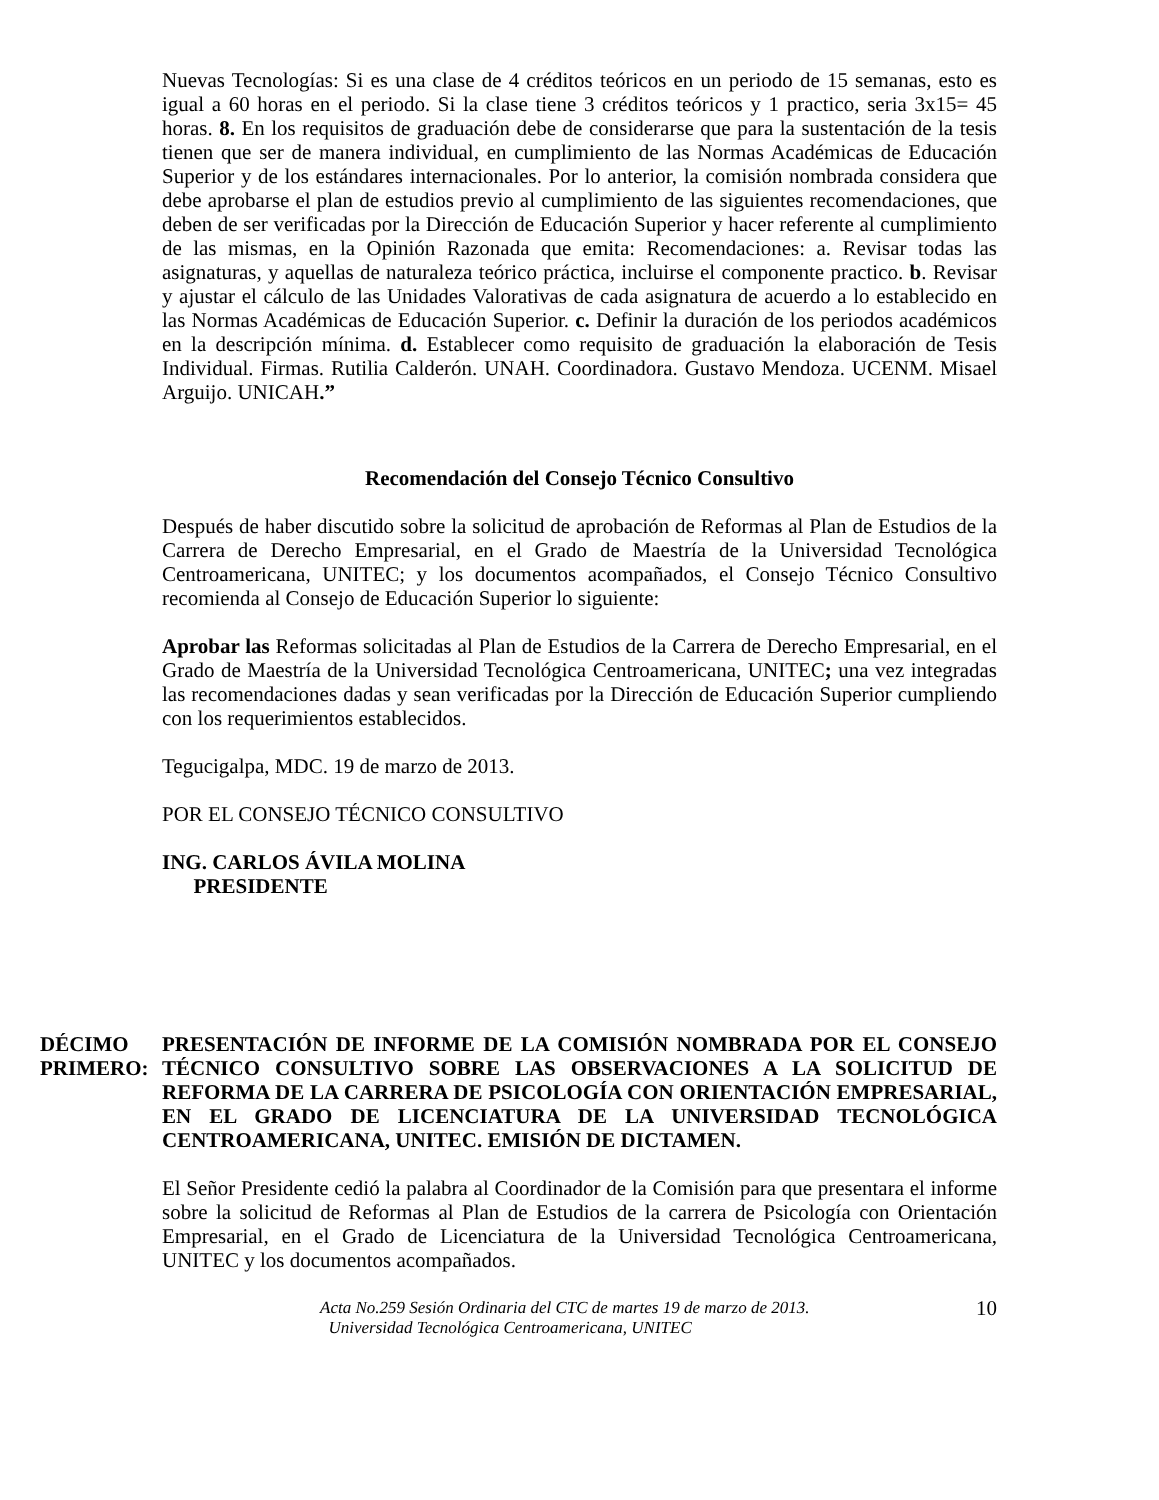Nuevas Tecnologías: Si es una clase de 4 créditos teóricos en un periodo de 15 semanas, esto es igual a 60 horas en el periodo. Si la clase tiene 3 créditos teóricos y 1 practico, seria 3x15= 45 horas. 8. En los requisitos de graduación debe de considerarse que para la sustentación de la tesis tienen que ser de manera individual, en cumplimiento de las Normas Académicas de Educación Superior y de los estándares internacionales. Por lo anterior, la comisión nombrada considera que debe aprobarse el plan de estudios previo al cumplimiento de las siguientes recomendaciones, que deben de ser verificadas por la Dirección de Educación Superior y hacer referente al cumplimiento de las mismas, en la Opinión Razonada que emita: Recomendaciones: a. Revisar todas las asignaturas, y aquellas de naturaleza teórico práctica, incluirse el componente practico. b. Revisar y ajustar el cálculo de las Unidades Valorativas de cada asignatura de acuerdo a lo establecido en las Normas Académicas de Educación Superior. c. Definir la duración de los periodos académicos en la descripción mínima. d. Establecer como requisito de graduación la elaboración de Tesis Individual. Firmas. Rutilia Calderón. UNAH. Coordinadora. Gustavo Mendoza. UCENM. Misael Arguijo. UNICAH.”
Recomendación del Consejo Técnico Consultivo
Después de haber discutido sobre la solicitud de aprobación de Reformas al Plan de Estudios de la Carrera de Derecho Empresarial, en el Grado de Maestría de la Universidad Tecnológica Centroamericana, UNITEC; y los documentos acompañados, el Consejo Técnico Consultivo recomienda al Consejo de Educación Superior lo siguiente:
Aprobar las Reformas solicitadas al Plan de Estudios de la Carrera de Derecho Empresarial, en el Grado de Maestría de la Universidad Tecnológica Centroamericana, UNITEC; una vez integradas las recomendaciones dadas y sean verificadas por la Dirección de Educación Superior cumpliendo con los requerimientos establecidos.
Tegucigalpa, MDC. 19 de marzo de 2013.
POR EL CONSEJO TÉCNICO CONSULTIVO
ING. CARLOS ÁVILA MOLINA
PRESIDENTE
DÉCIMO PRIMERO:
PRESENTACIÓN DE INFORME DE LA COMISIÓN NOMBRADA POR EL CONSEJO TÉCNICO CONSULTIVO SOBRE LAS OBSERVACIONES A LA SOLICITUD DE REFORMA DE LA CARRERA DE PSICOLOGÍA CON ORIENTACIÓN EMPRESARIAL, EN EL GRADO DE LICENCIATURA DE LA UNIVERSIDAD TECNOLÓGICA CENTROAMERICANA, UNITEC. EMISIÓN DE DICTAMEN.
El Señor Presidente cedió la palabra al Coordinador de la Comisión para que presentara el informe sobre la solicitud de Reformas al Plan de Estudios de la carrera de Psicología con Orientación Empresarial, en el Grado de Licenciatura de la Universidad Tecnológica Centroamericana, UNITEC y los documentos acompañados.
Acta No.259 Sesión Ordinaria del CTC de martes 19 de marzo de 2013.
Universidad Tecnológica Centroamericana, UNITEC
10